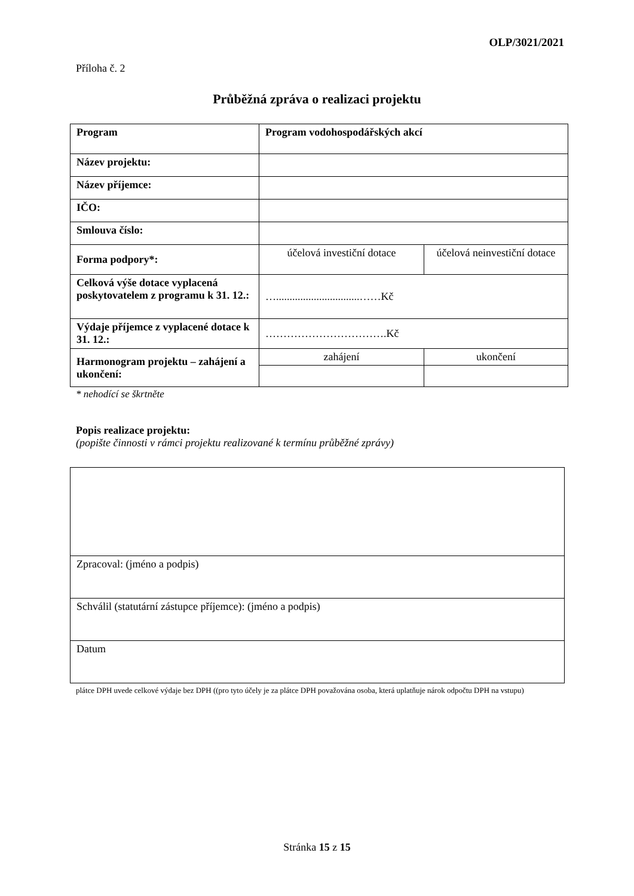OLP/3021/2021
Příloha č. 2
Průběžná zpráva o realizaci projektu
| Program | Program vodohospodářských akcí | |
| Název projektu: | | |
| Název příjemce: | | |
| IČO: | | |
| Smlouva číslo: | | |
| Forma podpory*: | účelová investiční dotace | účelová neinvestiční dotace |
| Celková výše dotace vyplacená poskytovatelem z programu k 31. 12.: | …...............................……Kč | |
| Výdaje příjemce z vyplacené dotace k 31. 12.: | …………………………….Kč | |
| Harmonogram projektu – zahájení a ukončení: | zahájení | ukončení |
* nehodící se škrtněte
Popis realizace projektu:
(popište činnosti v rámci projektu realizované k termínu průběžné zprávy)
| Zpracoval: (jméno a podpis) |
| Schválil (statutární zástupce příjemce): (jméno a podpis) |
| Datum |
plátce DPH uvede celkové výdaje bez DPH ((pro tyto účely je za plátce DPH považována osoba, která uplatňuje nárok odpočtu DPH na vstupu)
Stránka 15 z 15